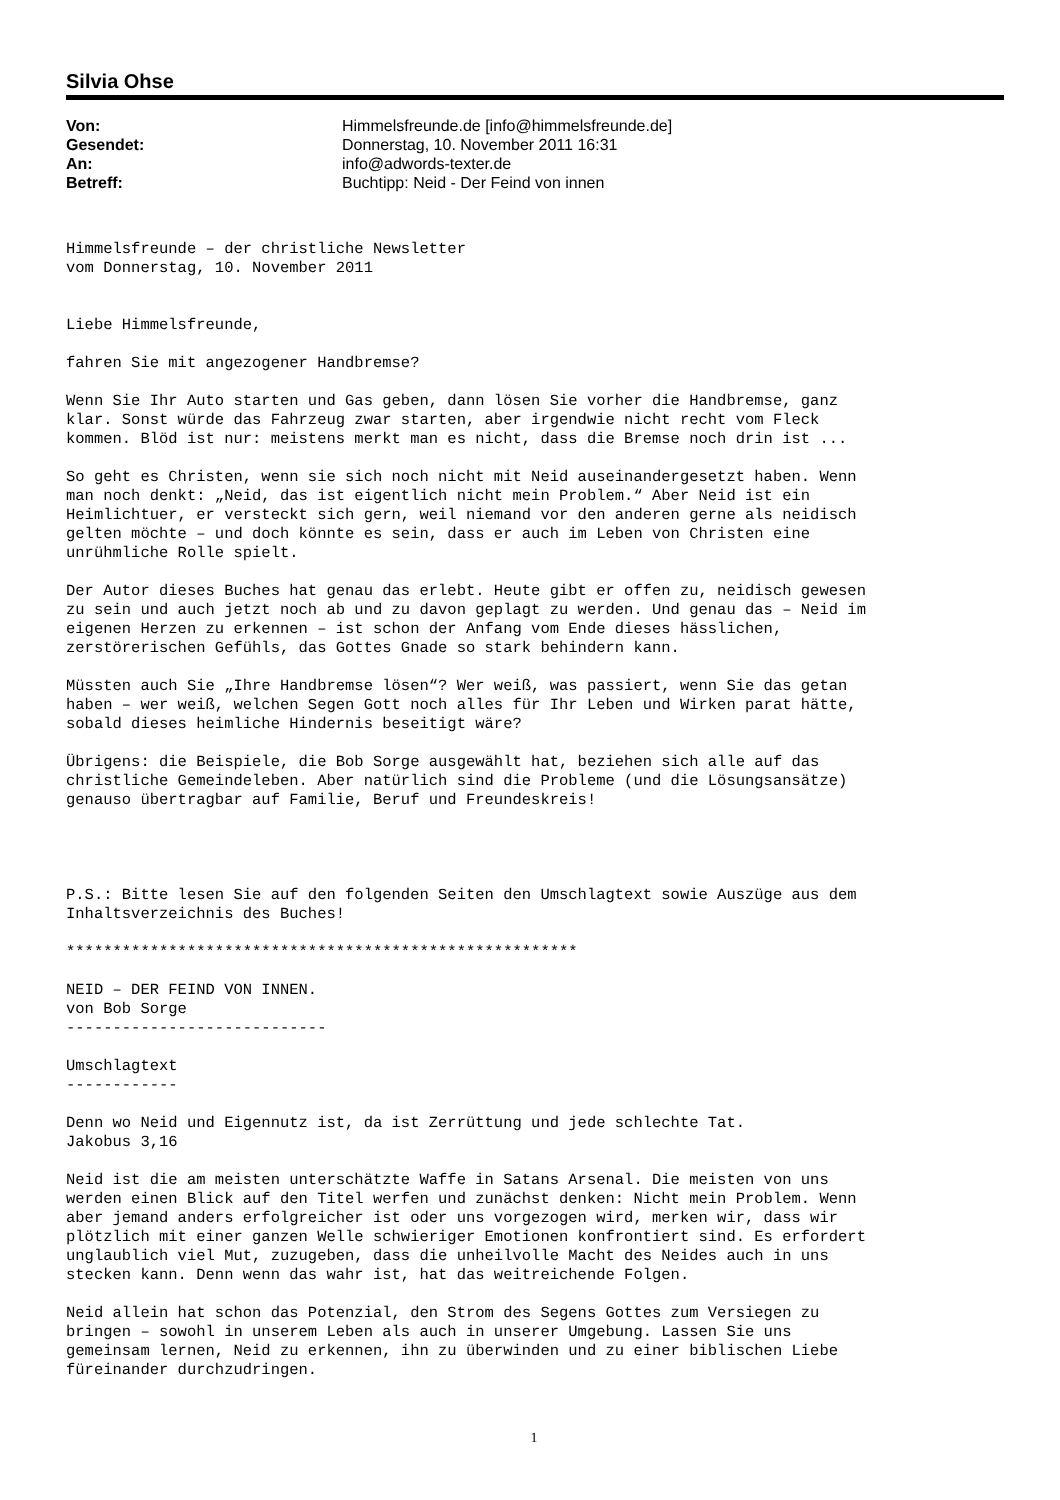Silvia Ohse
| Von: | Himmelsfreunde.de [info@himmelsfreunde.de] |
| Gesendet: | Donnerstag, 10. November 2011 16:31 |
| An: | info@adwords-texter.de |
| Betreff: | Buchtipp: Neid - Der Feind von innen |
Himmelsfreunde – der christliche Newsletter
vom Donnerstag, 10. November 2011


Liebe Himmelsfreunde,

fahren Sie mit angezogener Handbremse?

Wenn Sie Ihr Auto starten und Gas geben, dann lösen Sie vorher die Handbremse, ganz
klar. Sonst würde das Fahrzeug zwar starten, aber irgendwie nicht recht vom Fleck
kommen. Blöd ist nur: meistens merkt man es nicht, dass die Bremse noch drin ist ...

So geht es Christen, wenn sie sich noch nicht mit Neid auseinandergesetzt haben. Wenn
man noch denkt: „Neid, das ist eigentlich nicht mein Problem.“ Aber Neid ist ein
Heimlichtuer, er versteckt sich gern, weil niemand vor den anderen gerne als neidisch
gelten möchte – und doch könnte es sein, dass er auch im Leben von Christen eine
unrühmliche Rolle spielt.

Der Autor dieses Buches hat genau das erlebt. Heute gibt er offen zu, neidisch gewesen
zu sein und auch jetzt noch ab und zu davon geplagt zu werden. Und genau das – Neid im
eigenen Herzen zu erkennen – ist schon der Anfang vom Ende dieses hässlichen,
zerstörerischen Gefühls, das Gottes Gnade so stark behindern kann.

Müssten auch Sie „Ihre Handbremse lösen“? Wer weiß, was passiert, wenn Sie das getan
haben – wer weiß, welchen Segen Gott noch alles für Ihr Leben und Wirken parat hätte,
sobald dieses heimliche Hindernis beseitigt wäre?

Übrigens: die Beispiele, die Bob Sorge ausgewählt hat, beziehen sich alle auf das
christliche Gemeindeleben. Aber natürlich sind die Probleme (und die Lösungsansätze)
genauso übertragbar auf Familie, Beruf und Freundeskreis!




P.S.: Bitte lesen Sie auf den folgenden Seiten den Umschlagtext sowie Auszüge aus dem
Inhaltsverzeichnis des Buches!

*******************************************************

NEID – DER FEIND VON INNEN.
von Bob Sorge
----------------------------

Umschlagtext
------------

Denn wo Neid und Eigennutz ist, da ist Zerrüttung und jede schlechte Tat.
Jakobus 3,16

Neid ist die am meisten unterschätzte Waffe in Satans Arsenal. Die meisten von uns
werden einen Blick auf den Titel werfen und zunächst denken: Nicht mein Problem. Wenn
aber jemand anders erfolgreicher ist oder uns vorgezogen wird, merken wir, dass wir
plötzlich mit einer ganzen Welle schwieriger Emotionen konfrontiert sind. Es erfordert
unglaublich viel Mut, zuzugeben, dass die unheilvolle Macht des Neides auch in uns
stecken kann. Denn wenn das wahr ist, hat das weitreichende Folgen.

Neid allein hat schon das Potenzial, den Strom des Segens Gottes zum Versiegen zu
bringen – sowohl in unserem Leben als auch in unserer Umgebung. Lassen Sie uns
gemeinsam lernen, Neid zu erkennen, ihn zu überwinden und zu einer biblischen Liebe
füreinander durchzudringen.
1